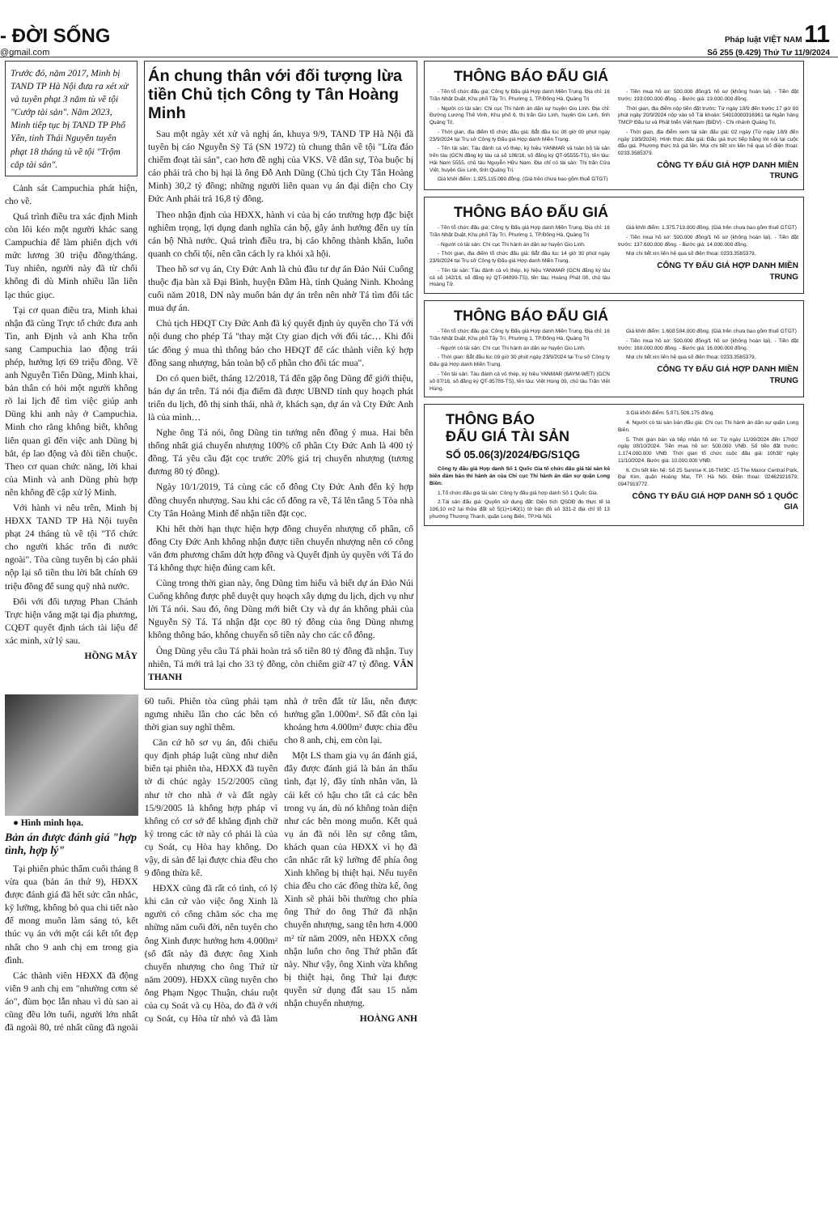- ĐỜI SỐNG
@gmail.com
Pháp luật VIỆT NAM 11
Số 255 (9.429) Thứ Tư 11/9/2024
Trước đó, năm 2017, Minh bị TAND TP Hà Nội đưa ra xét xử và tuyên phạt 3 năm tù về tội "Cướp tài sản". Năm 2023, Minh tiếp tục bị TAND TP Phổ Yên, tỉnh Thái Nguyên tuyên phạt 18 tháng tù về tội "Trộm cắp tài sản".
Cảnh sát Campuchia phát hiện, cho về.
Quá trình điều tra xác định Minh còn lôi kéo một người khác sang Campuchia để làm phiên dịch với mức lương 30 triệu đồng/tháng. Tuy nhiên, người này đã từ chối không đi dù Minh nhiều lần liên lạc thúc giục.
Tại cơ quan điều tra, Minh khai nhận đã cùng Trực tổ chức đưa anh Tin, anh Định và anh Kha trốn sang Campuchia lao động trái phép, hưởng lợi 69 triệu đồng. Về anh Nguyễn Tiến Dũng, Minh khai, bản thân có hỏi một người không rõ lai lịch để tìm việc giúp anh Dũng khi anh này ở Campuchia. Minh cho rằng không biết, không liên quan gì đến việc anh Dũng bị bắt, ép lao động và đòi tiền chuộc. Theo cơ quan chức năng, lời khai của Minh và anh Dũng phù hợp nên không đề cập xử lý Minh.
Với hành vi nêu trên, Minh bị HĐXX TAND TP Hà Nội tuyên phạt 24 tháng tù về tội "Tổ chức cho người khác trốn đi nước ngoài". Tòa cũng tuyên bị cáo phải nộp lại số tiền thu lời bất chính 69 triệu đồng để sung quỹ nhà nước.
Đối với đối tượng Phan Chánh Trực hiện vắng mặt tại địa phương, CQĐT quyết định tách tài liệu để xác minh, xử lý sau.
HỒNG MÂY
Án chung thân với đối tượng lừa tiền Chủ tịch Công ty Tân Hoàng Minh
Sau một ngày xét xử và nghị án, khuya 9/9, TAND TP Hà Nội đã tuyên bị cáo Nguyễn Sỹ Tá (SN 1972) tù chung thân về tội "Lừa đảo chiếm đoạt tài sản", cao hơn đề nghị của VKS. Về dân sự, Tòa buộc bị cáo phải trả cho bị hại là ông Đỗ Anh Dũng (Chủ tịch Cty Tân Hoàng Minh) 30,2 tỷ đồng; những người liên quan vụ án đại diện cho Cty Đức Anh phải trả 16,8 tỷ đồng.
Theo nhận định của HĐXX, hành vi của bị cáo trường hợp đặc biệt nghiêm trọng, lợi dụng danh nghĩa cán bộ, gây ảnh hưởng đến uy tín cán bộ Nhà nước. Quá trình điều tra, bị cáo không thành khẩn, luôn quanh co chối tội, nên cần cách ly ra khỏi xã hội.
Theo hồ sơ vụ án, Cty Đức Anh là chủ đầu tư dự án Đảo Núi Cuống thuộc địa bàn xã Đại Bình, huyện Đầm Hà, tỉnh Quảng Ninh. Khoảng cuối năm 2018, DN này muốn bán dự án trên nên nhờ Tá tìm đối tác mua dự án.
Chủ tịch HĐQT Cty Đức Anh đã ký quyết định ủy quyền cho Tá với nội dung cho phép Tá "thay mặt Cty giao dịch với đối tác… Khi đối tác đồng ý mua thì thông báo cho HĐQT để các thành viên ký hợp đồng sang nhượng, bán toàn bộ cổ phần cho đối tác mua".
Do có quen biết, tháng 12/2018, Tá đến gặp ông Dũng để giới thiệu, bán dự án trên. Tá nói địa điểm đã được UBND tỉnh quy hoạch phát triển du lịch, đô thị sinh thái, nhà ở, khách sạn, dự án và Cty Đức Anh là của mình…
Nghe ông Tá nói, ông Dũng tin tưởng nên đồng ý mua. Hai bên thống nhất giá chuyển nhượng 100% cổ phần Cty Đức Anh là 400 tỷ đồng. Tá yêu cầu đặt cọc trước 20% giá trị chuyển nhượng (tương đương 80 tỷ đồng).
Ngày 10/1/2019, Tá cùng các cổ đông Cty Đức Anh đến ký hợp đồng chuyển nhượng. Sau khi các cổ đông ra về, Tá lên tầng 5 Tòa nhà Cty Tân Hoàng Minh để nhận tiền đặt cọc.
Khi hết thời hạn thực hiện hợp đồng chuyển nhượng cổ phần, cổ đông Cty Đức Anh không nhận được tiền chuyển nhượng nên có công văn đơn phương chấm dứt hợp đồng và Quyết định ủy quyền với Tá do Tá không thực hiện đúng cam kết.
Cũng trong thời gian này, ông Dũng tìm hiểu và biết dự án Đảo Núi Cuống không được phê duyệt quy hoạch xây dựng du lịch, dịch vụ như lời Tá nói. Sau đó, ông Dũng mới biết Cty và dự án không phải của Nguyễn Sỹ Tá. Tá nhận đặt cọc 80 tỷ đồng của ông Dũng nhưng không thông báo, không chuyển số tiền này cho các cổ đông.
Ông Dũng yêu cầu Tá phải hoàn trả số tiền 80 tỷ đồng đã nhận. Tuy nhiên, Tá mới trả lại cho 33 tỷ đồng, còn chiếm giữ 47 tỷ đồng. VÂN THANH
● Hình minh họa.
Bản án được đánh giá "hợp tình, hợp lý"
Tại phiên phúc thẩm cuối tháng 8 vừa qua (bản án thứ 9), HĐXX được đánh giá đã hết sức cân nhắc, kỹ lưỡng, không bỏ qua chi tiết nào để mong muốn làm sáng tỏ, kết thúc vụ án với một cái kết tốt đẹp nhất cho 9 anh chị em trong gia đình.
Các thành viên HĐXX đã động viên 9 anh chị em "nhường cơm sẻ áo", đùm bọc lẫn nhau vì dù sao ai cũng đều lớn tuổi, người lớn nhất đã ngoài 80, trẻ nhất cũng đã ngoài 60 tuổi. Phiên tòa cũng phải tạm ngưng nhiều lần cho các bên có thời gian suy nghĩ thêm.
Căn cứ hồ sơ vụ án, đối chiếu quy định pháp luật cũng như diễn biến tại phiên tòa, HĐXX đã tuyên tờ di chúc ngày 15/2/2005 cũng như tờ cho nhà ở và đất ngày 15/9/2005 là không hợp pháp vì không có cơ sở để khẳng định chữ ký trong các tờ này có phải là của cụ Soát, cụ Hòa hay không. Do vậy, di sản để lại được chia đều cho 9 đồng thừa kế.
HĐXX cũng đã rất có tình, có lý khi căn cứ vào việc ông Xinh là người có công chăm sóc cha mẹ những năm cuối đời, nên tuyên cho ông Xinh được hưởng hơn 4.000m² (số đất này đã được ông Xinh chuyển nhượng cho ông Thứ từ năm 2009). HĐXX cũng tuyên cho ông Phạm Ngọc Thuận, cháu ruột của cụ Soát và cụ Hòa, do đã ở với cụ Soát, cụ Hòa từ nhỏ và đã làm nhà ở trên đất từ lâu, nên được hưởng gần 1.000m². Số đất còn lại khoảng hơn 4.000m² được chia đều cho 8 anh, chị, em còn lại.
Một LS tham gia vụ án đánh giá, đây được đánh giá là bản án thấu tình, đạt lý, đầy tính nhân văn, là cái kết có hậu cho tất cả các bên trong vụ án, dù nó không toàn diện như các bên mong muốn. Kết quả vụ án đã nói lên sự công tâm, khách quan của HĐXX vì họ đã cân nhắc rất kỹ lưỡng để phía ông Xinh không bị thiệt hại. Nếu tuyên chia đều cho các đồng thừa kế, ông Xinh sẽ phải bồi thường cho phía ông Thứ do ông Thứ đã nhận chuyển nhượng, sang tên hơn 4.000 m² từ năm 2009, nên HĐXX công nhận luôn cho ông Thứ phần đất này. Như vậy, ông Xinh vừa không bị thiệt hại, ông Thứ lại được quyền sử dụng đất sau 15 năm nhận chuyển nhượng.
HOÀNG ANH
THÔNG BÁO ĐẤU GIÁ
- Tên tổ chức đấu giá: Công ty Đấu giá Hợp danh Miền Trung. Địa chỉ: 16 Trần Nhật Duật, Khu phố Tây Trì, Phường 1, TP.Đông Hà, Quảng Trị
- Người có tài sản: Chi cục Thi hành án dân sự huyện Gio Linh. Địa chỉ: Đường Lương Thế Vinh, Khu phố 6, thị trấn Gio Linh, huyện Gio Linh, tỉnh Quảng Trị.
- Thời gian, địa điểm tổ chức đấu giá: Bắt đầu lúc 08 giờ 00 phút ngày 23/9/2024 tại Trụ sở Công ty Đấu giá Hợp danh Miền Trung.
- Tên tài sản: Tàu đánh cá vỏ thép, ký hiệu YANMAR và toàn bộ tài sản trên tàu (GCN đăng ký tàu cá số 186/16, số đăng ký QT-95555-TS), tên tàu: Hải Nam 5555, chủ tàu Nguyễn Hữu Nam. Địa chỉ có tài sản: Thị trấn Cửa Việt, huyện Gio Linh, tỉnh Quảng Trị.
Giá khởi điểm: 1.925.115.000 đồng. (Giá trên chưa bao gồm thuế GTGT)
- Tiền mua hồ sơ: 500.000 đồng/1 hồ sơ (không hoàn lại). - Tiền đặt trước: 193.000.000 đồng. - Bước giá: 19.000.000 đồng.
Thời gian, địa điểm nộp tiền đặt trước: Từ ngày 18/9 đến trước 17 giờ 00 phút ngày 20/9/2024 nộp vào số Tài khoản: 54010000316961 tại Ngân hàng TMCP Đầu tư và Phát triển Việt Nam (BIDV) - Chi nhánh Quảng Trị.
- Thời gian, địa điểm xem tài sản đấu giá: 02 ngày (Từ ngày 18/9 đến ngày 19/9/2024). Hình thức đấu giá: Đấu giá trực tiếp bằng lời nói tại cuộc đấu giá. Phương thức trả giá lên. Mọi chi tiết xin liên hệ qua số điện thoại: 0233.3565379.
CÔNG TY ĐẤU GIÁ HỢP DANH MIỀN TRUNG
THÔNG BÁO ĐẤU GIÁ
- Tên tổ chức đấu giá: Công ty Đấu giá Hợp danh Miền Trung. Địa chỉ: 16 Trần Nhật Duật, Khu phố Tây Trì, Phường 1, TP.Đông Hà, Quảng Trị
- Người có tài sản: Chi cục Thi hành án dân sự huyện Gio Linh.
- Thời gian, địa điểm tổ chức đấu giá: Bắt đầu lúc 14 giờ 30 phút ngày 23/9/2024 tại Trụ sở Công ty Đấu giá Hợp danh Miền Trung.
- Tên tài sản: Tàu đánh cá vỏ thép, ký hiệu YANMAR (GCN đăng ký tàu cá số 142/16, số đăng ký QT-94899-TS), tên tàu: Hoàng Phát 08, chủ tàu Hoàng Tử.
Giá khởi điểm: 1.375.719.000 đồng. (Giá trên chưa bao gồm thuế GTGT)
- Tiền mua hồ sơ: 500.000 đồng/1 hồ sơ (không hoàn lại). - Tiền đặt trước: 137.600.000 đồng. - Bước giá: 14.000.000 đồng.
Mọi chi tiết xin liên hệ qua số điện thoại: 0233.3565379.
CÔNG TY ĐẤU GIÁ HỢP DANH MIỀN TRUNG
THÔNG BÁO ĐẤU GIÁ
- Tên tổ chức đấu giá: Công ty Đấu giá Hợp danh Miền Trung. Địa chỉ: 16 Trần Nhật Duật, Khu phố Tây Trì, Phường 1, TP.Đông Hà, Quảng Trị
- Người có tài sản: Chi cục Thi hành án dân sự huyện Gio Linh.
- Thời gian: Bắt đầu lúc 09 giờ 30 phút ngày 23/9/2024 tại Trụ sở Công ty Đấu giá Hợp danh Miền Trung.
- Tên tài sản: Tàu đánh cá vỏ thép, ký hiệu YANMAR (6AYM-WET) (GCN số 87/16, số đăng ký QT-95789-TS), tên tàu: Việt Hùng 09, chủ tàu Trần Việt Hùng.
Giá khởi điểm: 1.608.584.000 đồng. (Giá trên chưa bao gồm thuế GTGT)
- Tiền mua hồ sơ: 500.000 đồng/1 hồ sơ (không hoàn lại). - Tiền đặt trước: 160.000.000 đồng. - Bước giá: 16.000.000 đồng.
Mọi chi tiết xin liên hệ qua số điện thoại: 0233.3565379.
CÔNG TY ĐẤU GIÁ HỢP DANH MIỀN TRUNG
THÔNG BÁO
ĐẤU GIÁ TÀI SẢN
SỐ 05.06(3)/2024/ĐG/S1QG
Công ty đấu giá Hợp danh Số 1 Quốc Gia tổ chức đấu giá tài sản kê biên đảm bảo thi hành án của Chi cục Thi hành án dân sự quận Long Biên:
1.Tổ chức đấu giá tài sản: Công ty đấu giá hợp danh Số 1 Quốc Gia.
2.Tài sản đấu giá: Quyền sử dụng đất: Diện tích QSDĐ đo thực tế là 106,10 m2 tại thửa đất số 5(1)+140(1) tờ bản đồ số 331-2 địa chỉ tổ 13 phường Thượng Thanh, quận Long Biên, TP.Hà Nội.
3.Giá khởi điểm: 5.871.506.175 đồng.
4. Người có tài sản bán đấu giá: Chi cục Thi hành án dân sự quận Long Biên.
5. Thời gian bán và tiếp nhận hồ sơ: Từ ngày 11/09/2024 đến 17h00' ngày 08/10/2024. Tiền mua hồ sơ: 500.000 VNĐ. Số tiền đặt trước: 1.174.000.000 VNĐ. Thời gian tổ chức cuộc đấu giá: 10h30' ngày 11/10/2024. Bước giá: 10.000.000 VNĐ.
6. Chi tiết liên hệ: Số 25 Sunrise K.16-TM3C -15 The Manor Central Park, Đại Kim, quận Hoàng Mai, TP. Hà Nội. Điện thoại: 02462921679; 0947919772.
CÔNG TY ĐẤU GIÁ HỢP DANH SỐ 1 QUỐC GIA